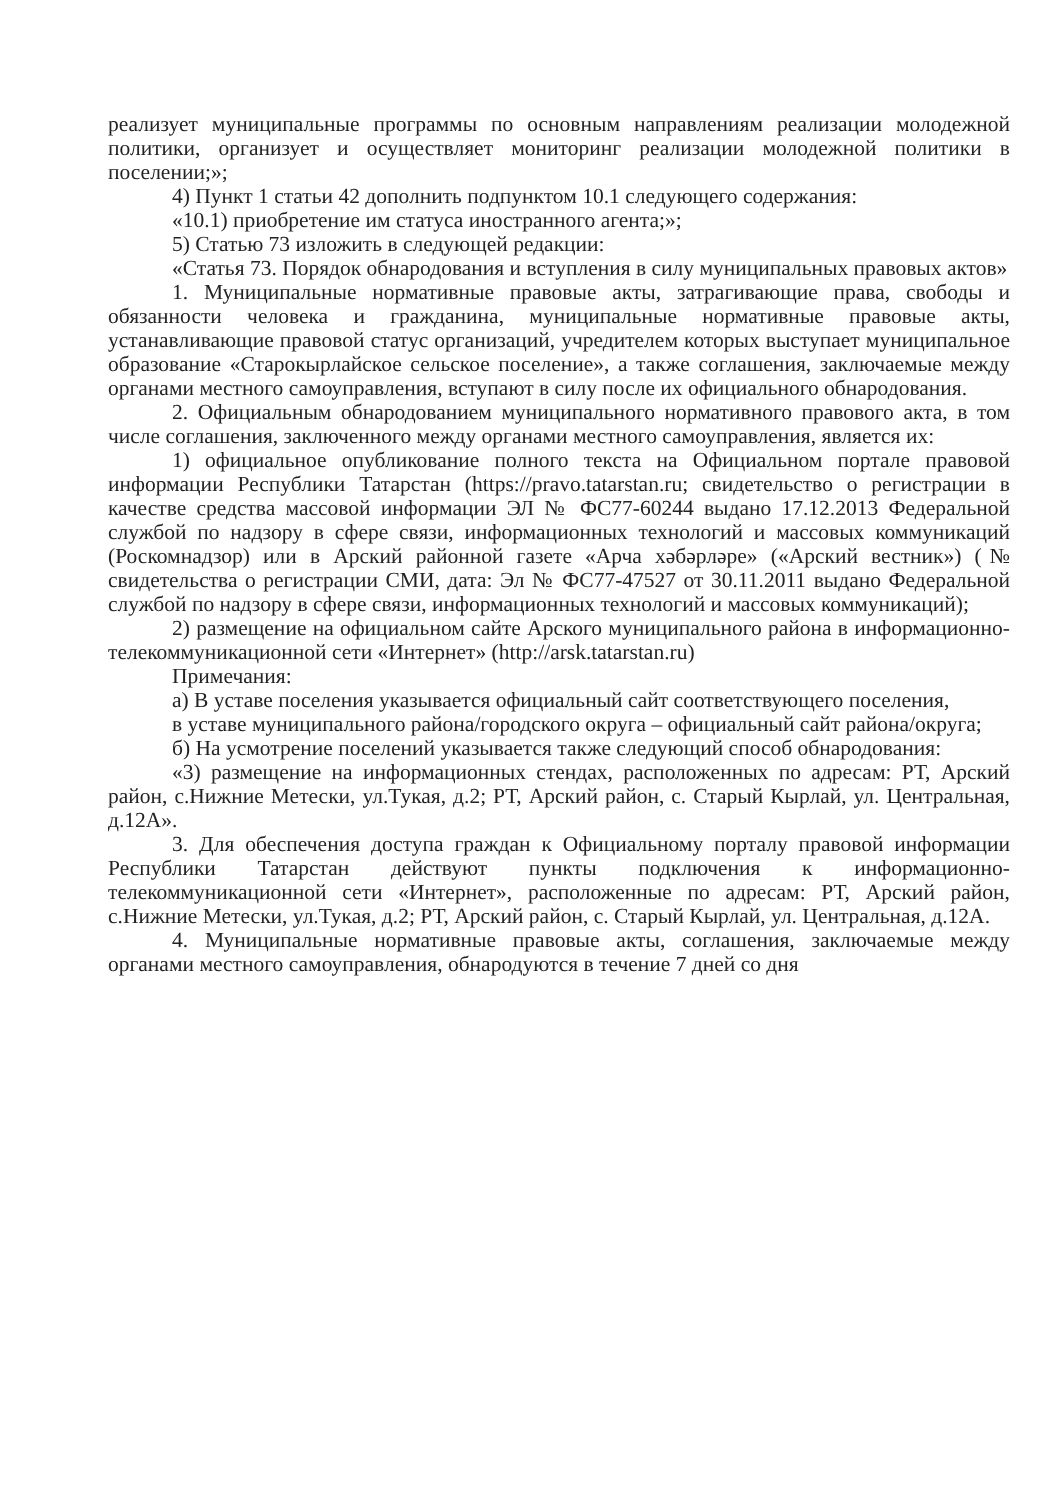реализует муниципальные программы по основным направлениям реализации молодежной политики, организует и осуществляет мониторинг реализации молодежной политики в поселении;»;
4) Пункт 1 статьи 42 дополнить подпунктом 10.1 следующего содержания:
«10.1) приобретение им статуса иностранного агента;»;
5) Статью 73 изложить в следующей редакции:
«Статья 73. Порядок обнародования и вступления в силу муниципальных правовых актов»
1. Муниципальные нормативные правовые акты, затрагивающие права, свободы и обязанности человека и гражданина, муниципальные нормативные правовые акты, устанавливающие правовой статус организаций, учредителем которых выступает муниципальное образование «Старокырлайское сельское поселение», а также соглашения, заключаемые между органами местного самоуправления, вступают в силу после их официального обнародования.
2. Официальным обнародованием муниципального нормативного правового акта, в том числе соглашения, заключенного между органами местного самоуправления, является их:
1) официальное опубликование полного текста на Официальном портале правовой информации Республики Татарстан (https://pravo.tatarstan.ru; свидетельство о регистрации в качестве средства массовой информации ЭЛ № ФС77-60244 выдано 17.12.2013 Федеральной службой по надзору в сфере связи, информационных технологий и массовых коммуникаций (Роскомнадзор) или в Арский районной газете «Арча хәбәрләре» («Арский вестник») (№ свидетельства о регистрации СМИ, дата: Эл № ФС77-47527 от 30.11.2011 выдано Федеральной службой по надзору в сфере связи, информационных технологий и массовых коммуникаций);
2) размещение на официальном сайте Арского муниципального района в информационно-телекоммуникационной сети «Интернет» (http://arsk.tatarstan.ru)
Примечания:
а) В уставе поселения указывается официальный сайт соответствующего поселения,
в уставе муниципального района/городского округа – официальный сайт района/округа;
б) На усмотрение поселений указывается также следующий способ обнародования:
«3) размещение на информационных стендах, расположенных по адресам: РТ, Арский район, с.Нижние Метески, ул.Тукая, д.2; РТ, Арский район, с. Старый Кырлай, ул. Центральная, д.12А».
3. Для обеспечения доступа граждан к Официальному порталу правовой информации Республики Татарстан действуют пункты подключения к информационно-телекоммуникационной сети «Интернет», расположенные по адресам: РТ, Арский район, с.Нижние Метески, ул.Тукая, д.2; РТ, Арский район, с. Старый Кырлай, ул. Центральная, д.12А.
4. Муниципальные нормативные правовые акты, соглашения, заключаемые между органами местного самоуправления, обнародуются в течение 7 дней со дня